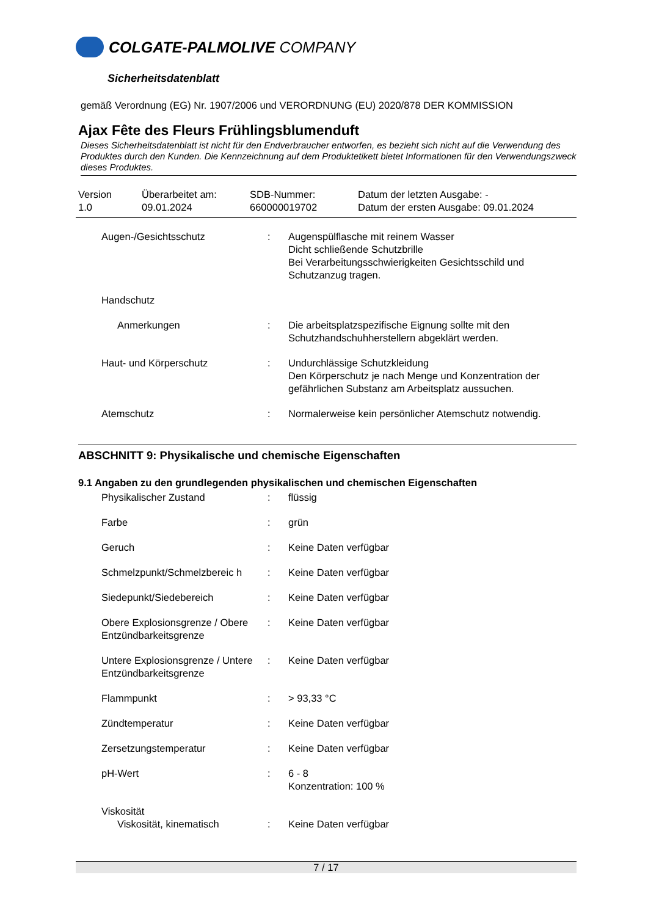COLGATE-PALMOLIVE COMPANY
Sicherheitsdatenblatt
gemäß Verordnung (EG) Nr. 1907/2006 und VERORDNUNG (EU) 2020/878 DER KOMMISSION
Ajax Fête des Fleurs Frühlingsblumenduft
Dieses Sicherheitsdatenblatt ist nicht für den Endverbraucher entworfen, es bezieht sich nicht auf die Verwendung des Produktes durch den Kunden. Die Kennzeichnung auf dem Produktetikett bietet Informationen für den Verwendungszweck dieses Produktes.
Version
1.0
Überarbeitet am:
09.01.2024
SDB-Nummer:
660000019702
Datum der letzten Ausgabe: -
Datum der ersten Ausgabe: 09.01.2024
| Augen-/Gesichtsschutz | : | Augenspülflasche mit reinem Wasser Dicht schließende Schutzbrille Bei Verarbeitungsschwierigkeiten Gesichtsschild und Schutzanzug tragen. |
| Handschutz | | |
| Anmerkungen | : | Die arbeitsplatzspezifische Eignung sollte mit den Schutzhandschuhherstellern abgeklärt werden. |
| Haut- und Körperschutz | : | Undurchlässige Schutzkleidung Den Körperschutz je nach Menge und Konzentration der gefährlichen Substanz am Arbeitsplatz aussuchen. |
| Atemschutz | : | Normalerweise kein persönlicher Atemschutz notwendig. |
ABSCHNITT 9: Physikalische und chemische Eigenschaften
9.1 Angaben zu den grundlegenden physikalischen und chemischen Eigenschaften
| Physikalischer Zustand | : | flüssig |
| Farbe | : | grün |
| Geruch | : | Keine Daten verfügbar |
| Schmelzpunkt/Schmelzbereic h | : | Keine Daten verfügbar |
| Siedepunkt/Siedebereich | : | Keine Daten verfügbar |
| Obere Explosionsgrenze / Obere Entzündbarkeitsgrenze | : | Keine Daten verfügbar |
| Untere Explosionsgrenze / Untere Entzündbarkeitsgrenze | : | Keine Daten verfügbar |
| Flammpunkt | : | > 93,33 °C |
| Zündtemperatur | : | Keine Daten verfügbar |
| Zersetzungstemperatur | : | Keine Daten verfügbar |
| pH-Wert | : | 6 - 8 Konzentration: 100 % |
| Viskosität | | |
| Viskosität, kinematisch | : | Keine Daten verfügbar |
7 / 17